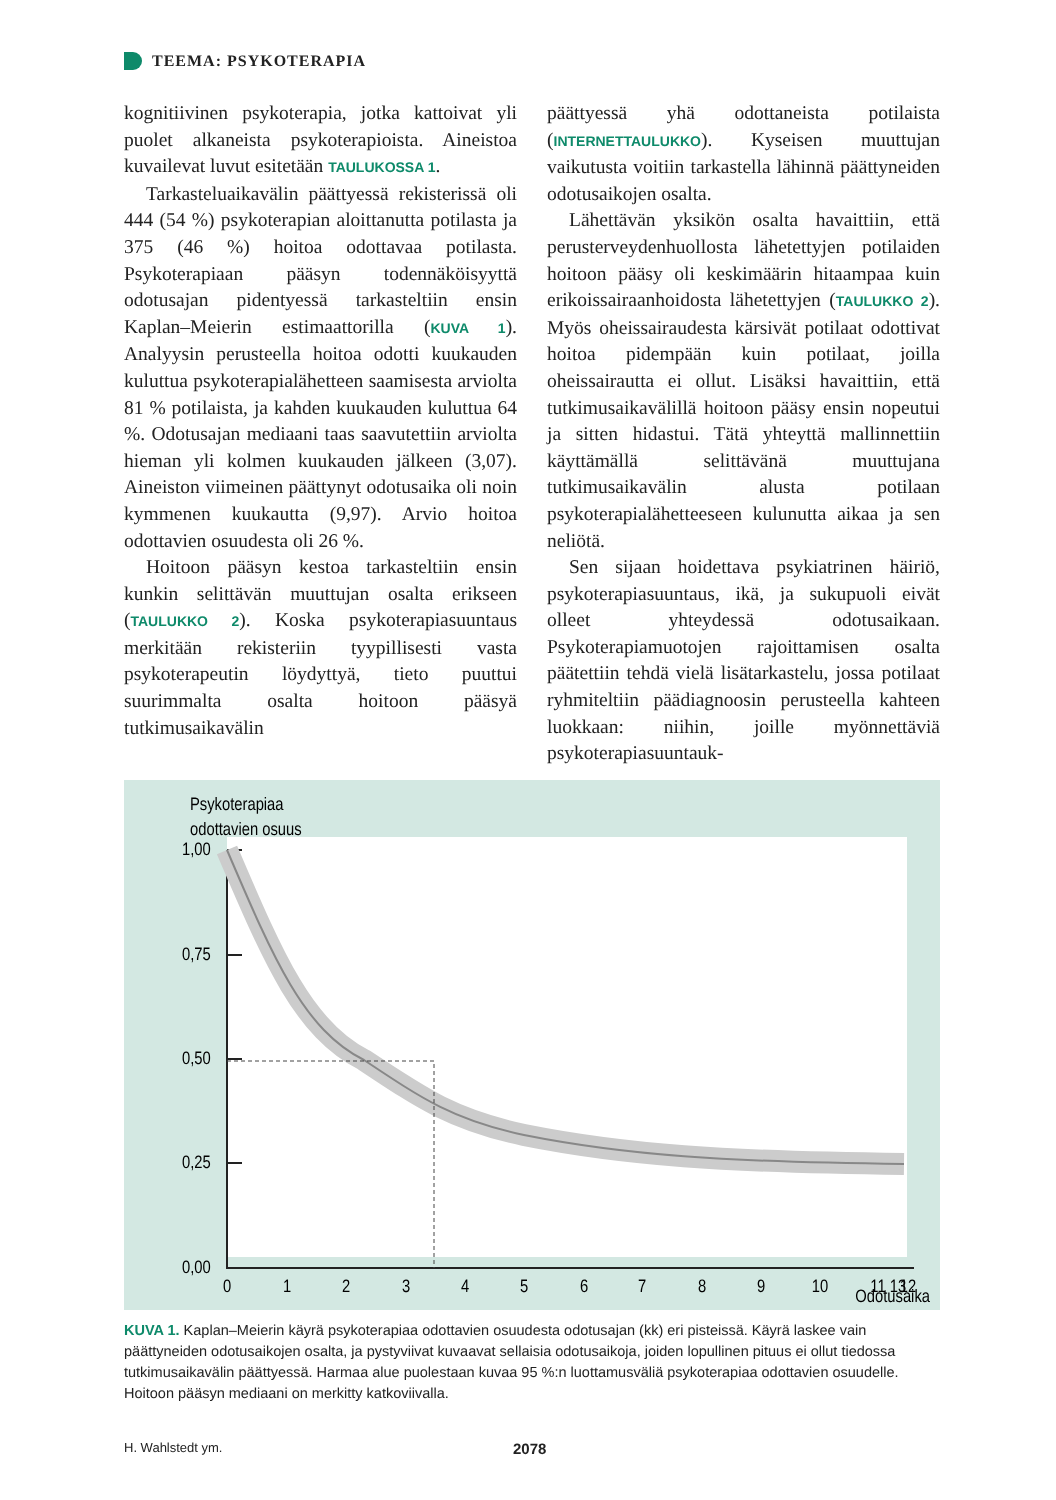TEEMA: PSYKOTERAPIA
kognitiivinen psykoterapia, jotka kattoivat yli puolet alkaneista psykoterapioista. Aineistoa kuvailevat luvut esitetään TAULUKOSSA 1.
Tarkasteluaikavälin päättyessä rekisterissä oli 444 (54 %) psykoterapian aloittanutta potilasta ja 375 (46 %) hoitoa odottavaa potilasta. Psykoterapiaan pääsyn todennäköisyyttä odotusajan pidentyessä tarkasteltiin ensin Kaplan–Meierin estimaattorilla (KUVA 1). Analyysin perusteella hoitoa odotti kuukauden kuluttua psykoterapialähetteen saamisesta arviolta 81 % potilaista, ja kahden kuukauden kuluttua 64 %. Odotusajan mediaani taas saavutettiin arviolta hieman yli kolmen kuukauden jälkeen (3,07). Aineiston viimeinen päättynyt odotusaika oli noin kymmenen kuukautta (9,97). Arvio hoitoa odottavien osuudesta oli 26 %.
Hoitoon pääsyn kestoa tarkasteltiin ensin kunkin selittävän muuttujan osalta erikseen (TAULUKKO 2). Koska psykoterapiasuuntaus merkitään rekisteriin tyypillisesti vasta psykoterapeutin löydyttyä, tieto puuttui suurimmalta osalta hoitoon pääsyä tutkimusaikavälin
päättyessä yhä odottaneista potilaista (INTERNETTAULUKKO). Kyseisen muuttujan vaikutusta voitiin tarkastella lähinnä päättyneiden odotusaikojen osalta.
Lähettävän yksikön osalta havaittiin, että perusterveydenhuollosta lähetettyjen potilaiden hoitoon pääsy oli keskimäärin hitaampaa kuin erikoissairaanhoidosta lähetettyjen (TAULUKKO 2). Myös oheissairaudesta kärsivät potilaat odottivat hoitoa pidempään kuin potilaat, joilla oheissairautta ei ollut. Lisäksi havaittiin, että tutkimusaikavälillä hoitoon pääsy ensin nopeutui ja sitten hidastui. Tätä yhteyttä mallinnettiin käyttämällä selittävänä muuttujana tutkimusaikavälin alusta potilaan psykoterapialähetteeseen kulunutta aikaa ja sen neliötä.
Sen sijaan hoidettava psykiatrinen häiriö, psykoterapiasuuntaus, ikä, ja sukupuoli eivät olleet yhteydessä odotusaikaan. Psykoterapiamuotojen rajoittamisen osalta päätettiin tehdä vielä lisätarkastelu, jossa potilaat ryhmiteltiin päädiagnoosin perusteella kahteen luokkaan: niihin, joille myönnettäviä psykoterapiasuuntauk-
Psykoterapiaa
odottavien osuus
1,00
0,75
0,50
0,25
0,00
0
1
2
3
4
5
6
7
8
9
10
11
12
13
Odotusaika
KUVA 1. Kaplan–Meierin käyrä psykoterapiaa odottavien osuudesta odotusajan (kk) eri pisteissä. Käyrä laskee vain päättyneiden odotusaikojen osalta, ja pystyviivat kuvaavat sellaisia odotusaikoja, joiden lopullinen pituus ei ollut tiedossa tutkimusaikavälin päättyessä. Harmaa alue puolestaan kuvaa 95 %:n luottamusväliä psykoterapiaa odottavien osuudelle. Hoitoon pääsyn mediaani on merkitty katkoviivalla.
H. Wahlstedt ym. 2078